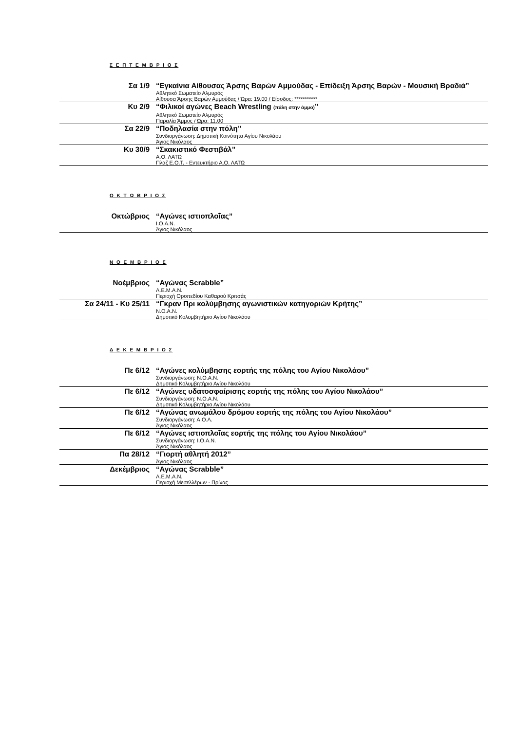Σ Ε Π Τ Ε Μ Β Ρ Ι Ο Σ
| Σα 1/9 | “Εγκαίνια Αίθουσας Άρσης Βαρών Αμμούδας - Επίδειξη Άρσης Βαρών - Μουσική Βραδιά” Αθλητικό Σωματείο Αλμυρός Αίθουσα Άρσης Βαρών Αμμούδας / Ώρα: 19.00 / Είσοδος: *********** |
| Κυ 2/9 | “Φιλικοί αγώνες Beach Wrestling (πάλη στην άμμο) ” Αθλητικό Σωματείο Αλμυρός Παραλία Άμμος / Ώρα: 11.00 |
| Σα 22/9 | “Ποδηλασία στην πόλη” Συνδιοργάνωση: Δημοτική Κοινότητα Αγίου Νικολάου Άγιος Νικόλαος |
| Κυ 30/9 | “Σκακιστικό Φεστιβάλ” Α.Ο. ΛΑΤΩ Πλαζ Ε.Ο.Τ. - Εντευκτήριο Α.Ο. ΛΑΤΩ |
Ο Κ Τ Ω Β Ρ Ι Ο Σ
| Οκτώβριος | “Αγώνες ιστιοπλοΐας” Ι.Ο.Α.Ν. Άγιος Νικόλαος |
Ν Ο Ε Μ Β Ρ Ι Ο Σ
| Νοέμβριος | “Αγώνας Scrabble” Λ.Ε.Μ.Α.Ν. Περιοχή Οροπεδίου Καθαρού Κριτσάς |
| Σα 24/11 - Κυ 25/11 | “Γκραν Πρι κολύμβησης αγωνιστικών κατηγοριών Κρήτης” Ν.Ο.Α.Ν. Δημοτικό Κολυμβητήριο Αγίου Νικολάου |
Δ Ε Κ Ε Μ Β Ρ Ι Ο Σ
| Πε 6/12 | “Αγώνες κολύμβησης εορτής της πόλης του Αγίου Νικολάου” Συνδιοργάνωση: Ν.Ο.Α.Ν. Δημοτικό Κολυμβητήριο Αγίου Νικολάου |
| Πε 6/12 | “Αγώνες υδατοσφαίρισης εορτής της πόλης του Αγίου Νικολάου” Συνδιοργάνωση: Ν.Ο.Α.Ν. Δημοτικό Κολυμβητήριο Αγίου Νικολάου |
| Πε 6/12 | “Αγώνας ανωμάλου δρόμου εορτής της πόλης του Αγίου Νικολάου” Συνδιοργάνωση: Α.Ο.Λ. Άγιος Νικόλαος |
| Πε 6/12 | “Αγώνες ιστιοπλοΐας εορτής της πόλης του Αγίου Νικολάου” Συνδιοργάνωση: Ι.Ο.Α.Ν. Άγιος Νικόλαος |
| Πα 28/12 | “Γιορτή αθλητή 2012” Άγιος Νικόλαος |
| Δεκέμβριος | “Αγώνας Scrabble” Λ.Ε.Μ.Α.Ν. Περιοχή Μεσελλέρων - Πρίνας |